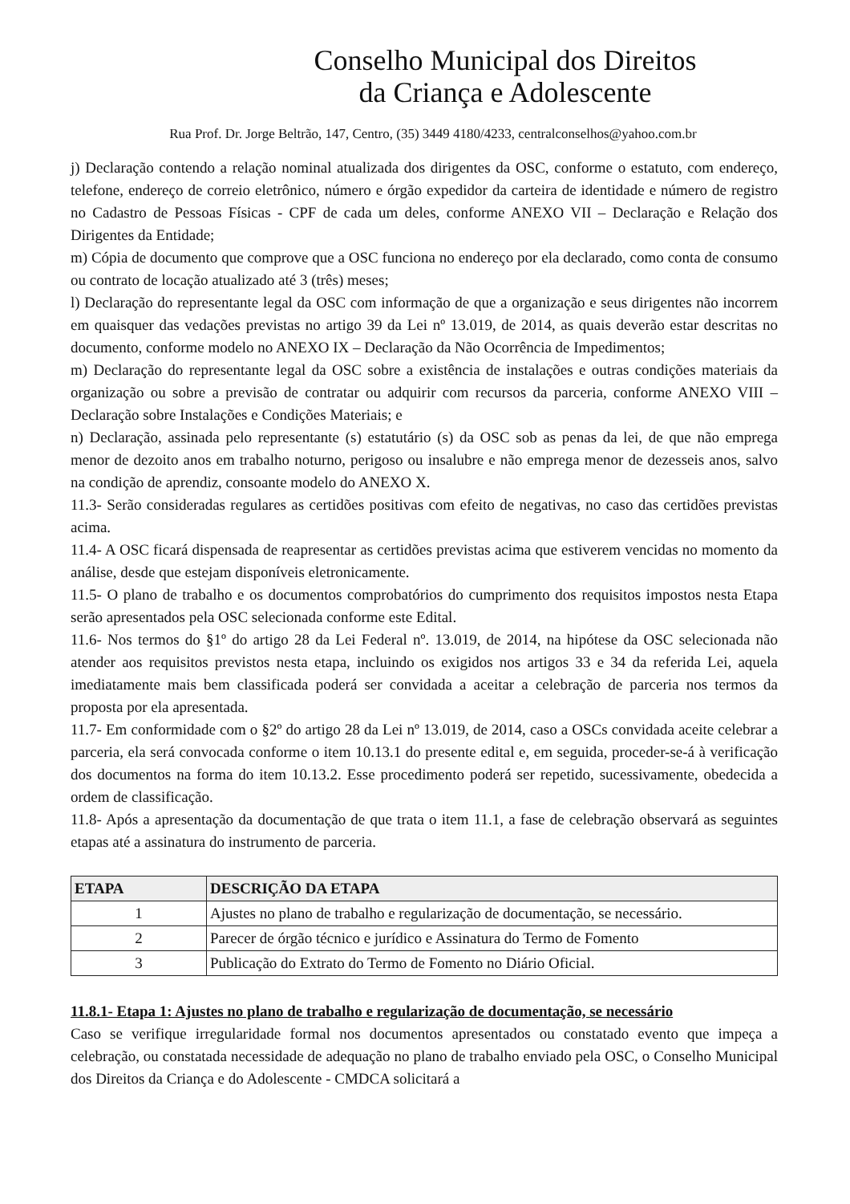Conselho Municipal dos Direitos
da Criança e Adolescente
Rua Prof. Dr. Jorge Beltrão, 147, Centro, (35) 3449 4180/4233, centralconselhos@yahoo.com.br
j) Declaração contendo a relação nominal atualizada dos dirigentes da OSC, conforme o estatuto, com endereço, telefone, endereço de correio eletrônico, número e órgão expedidor da carteira de identidade e número de registro no Cadastro de Pessoas Físicas - CPF de cada um deles, conforme ANEXO VII – Declaração e Relação dos Dirigentes da Entidade;
m) Cópia de documento que comprove que a OSC funciona no endereço por ela declarado, como conta de consumo ou contrato de locação atualizado até 3 (três) meses;
l) Declaração do representante legal da OSC com informação de que a organização e seus dirigentes não incorrem em quaisquer das vedações previstas no artigo 39 da Lei nº 13.019, de 2014, as quais deverão estar descritas no documento, conforme modelo no ANEXO IX – Declaração da Não Ocorrência de Impedimentos;
m) Declaração do representante legal da OSC sobre a existência de instalações e outras condições materiais da organização ou sobre a previsão de contratar ou adquirir com recursos da parceria, conforme ANEXO VIII – Declaração sobre Instalações e Condições Materiais; e
n) Declaração, assinada pelo representante (s) estatutário (s) da OSC sob as penas da lei, de que não emprega menor de dezoito anos em trabalho noturno, perigoso ou insalubre e não emprega menor de dezesseis anos, salvo na condição de aprendiz, consoante modelo do ANEXO X.
11.3- Serão consideradas regulares as certidões positivas com efeito de negativas, no caso das certidões previstas acima.
11.4- A OSC ficará dispensada de reapresentar as certidões previstas acima que estiverem vencidas no momento da análise, desde que estejam disponíveis eletronicamente.
11.5- O plano de trabalho e os documentos comprobatórios do cumprimento dos requisitos impostos nesta Etapa serão apresentados pela OSC selecionada conforme este Edital.
11.6- Nos termos do §1º do artigo 28 da Lei Federal nº. 13.019, de 2014, na hipótese da OSC selecionada não atender aos requisitos previstos nesta etapa, incluindo os exigidos nos artigos 33 e 34 da referida Lei, aquela imediatamente mais bem classificada poderá ser convidada a aceitar a celebração de parceria nos termos da proposta por ela apresentada.
11.7- Em conformidade com o §2º do artigo 28 da Lei nº 13.019, de 2014, caso a OSCs convidada aceite celebrar a parceria, ela será convocada conforme o item 10.13.1 do presente edital e, em seguida, proceder-se-á à verificação dos documentos na forma do item 10.13.2. Esse procedimento poderá ser repetido, sucessivamente, obedecida a ordem de classificação.
11.8- Após a apresentação da documentação de que trata o item 11.1, a fase de celebração observará as seguintes etapas até a assinatura do instrumento de parceria.
| ETAPA | DESCRIÇÃO DA ETAPA |
| --- | --- |
| 1 | Ajustes no plano de trabalho e regularização de documentação, se necessário. |
| 2 | Parecer de órgão técnico e jurídico e Assinatura do Termo de Fomento |
| 3 | Publicação do Extrato do Termo de Fomento no Diário Oficial. |
11.8.1- Etapa 1: Ajustes no plano de trabalho e regularização de documentação, se necessário
Caso se verifique irregularidade formal nos documentos apresentados ou constatado evento que impeça a celebração, ou constatada necessidade de adequação no plano de trabalho enviado pela OSC, o Conselho Municipal dos Direitos da Criança e do Adolescente - CMDCA solicitará a